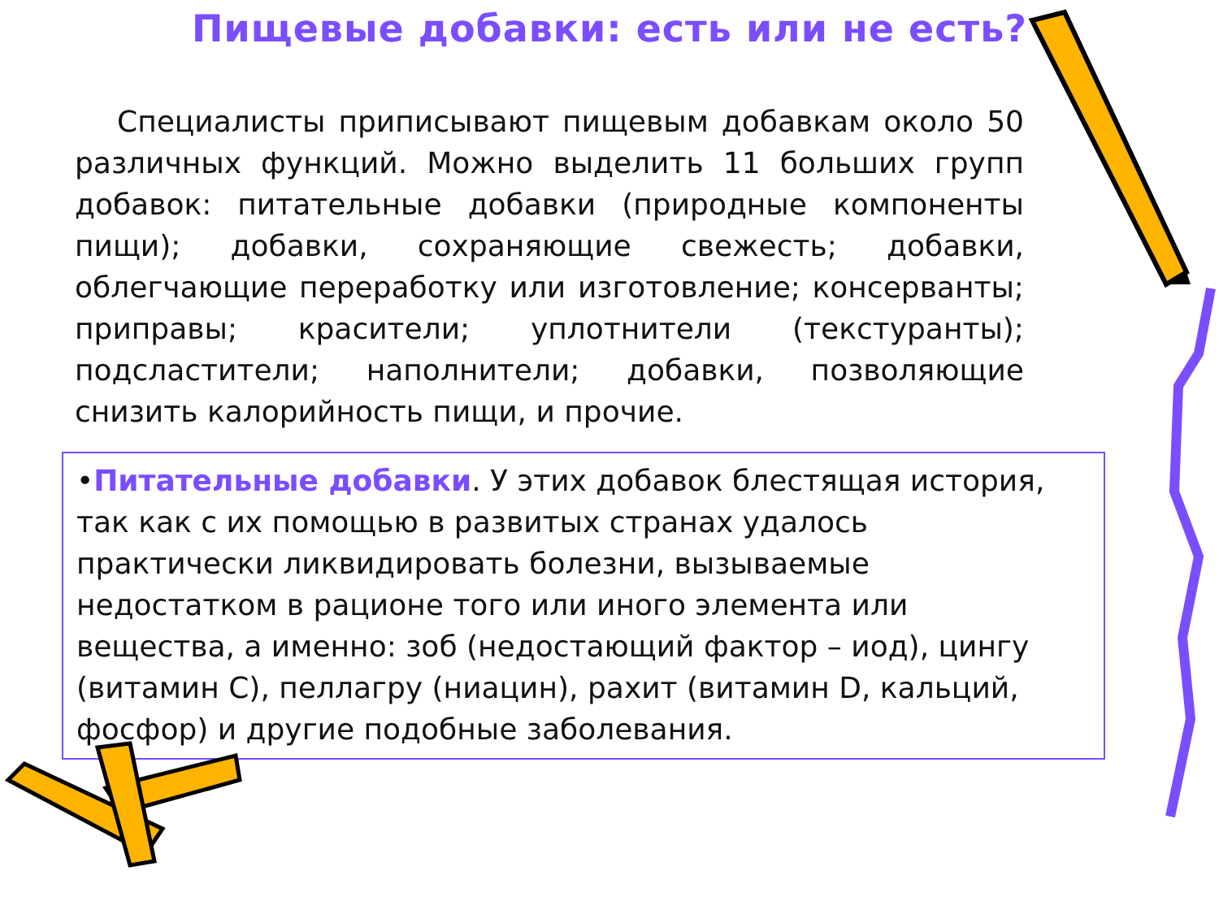Пищевые добавки: есть или не есть?
Специалисты приписывают пищевым добавкам около 50 различных функций. Можно выделить 11 больших групп добавок: питательные добавки (природные компоненты пищи); добавки, сохраняющие свежесть; добавки, облегчающие переработку или изготовление; консерванты; приправы; красители; уплотнители (текстуранты); подсластители; наполнители; добавки, позволяющие снизить калорийность пищи, и прочие.
•Питательные добавки. У этих добавок блестящая история, так как с их помощью в развитых странах удалось практически ликвидировать болезни, вызываемые недостатком в рационе того или иного элемента или вещества, а именно: зоб (недостающий фактор – иод), цингу (витамин С), пеллагру (ниацин), рахит (витамин D, кальций, фосфор) и другие подобные заболевания.